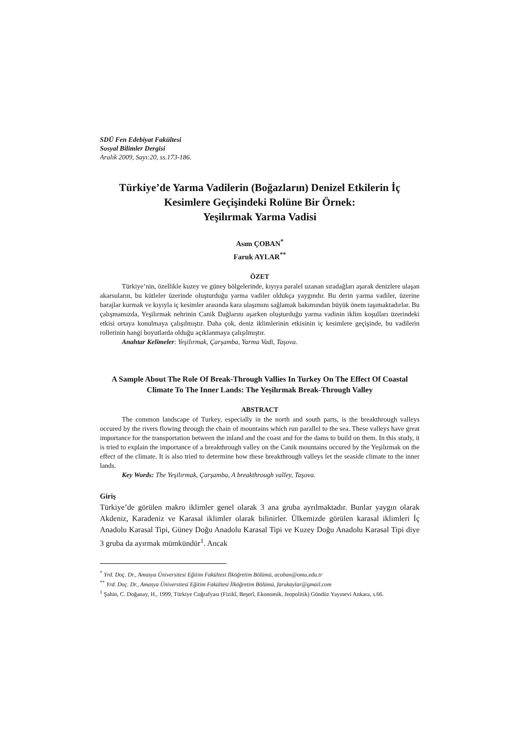SDÜ Fen Edebiyat Fakültesi
Sosyal Bilimler Dergisi
Aralık 2009, Sayı:20, ss.173-186.
Türkiye’de Yarma Vadilerin (Boğazların) Denizel Etkilerin İç Kesimlere Geçişindeki Rolüne Bir Örnek:
Yeşilırmak Yarma Vadisi
Asım ÇOBAN<sup>*</sup>
Faruk AYLAR<sup>**</sup>
ÖZET
Türkiye’nin, özellikle kuzey ve güney bölgelerinde, kıyıya paralel uzanan sıradağları aşarak denizlere ulaşan akarsuların, bu kütleler üzerinde oluşturduğu yarma vadiler oldukça yaygındır. Bu derin yarma vadiler, üzerine barajlar kurmak ve kıyıyla iç kesimler arasında kara ulaşımını sağlamak bakımından büyük önem taşımaktadırlar. Bu çalışmamızda, Yeşilırmak nehrinin Canik Dağlarını aşarken oluşturduğu yarma vadinin iklim koşulları üzerindeki etkisi ortaya konulmaya çalışılmıştır. Daha çok, deniz iklimlerinin etkisinin iç kesimlere geçişinde, bu vadilerin rollerinin hangi boyutlarda olduğu açıklanmaya çalışılmıştır.
Anahtar Kelimeler: Yeşilırmak, Çarşamba, Yarma Vadi, Taşova.
A Sample About The Role Of Break-Through Vallies In Turkey On The Effect Of Coastal Climate To The Inner Lands: The Yeşilırmak Break-Through Valley
ABSTRACT
The common landscape of Turkey, especially in the north and south parts, is the breakthrough valleys occured by the rivers flowing through the chain of mountains which run parallel to the sea. These valleys have great importance for the transportation between the inland and the coast and for the dams to build on them. In this study, it is tried to explain the importance of a breakthrough valley on the Canik mountains occured by the Yeşilırmak on the effect of the climate. It is also tried to determine how these breakthrough valleys let the seaside climate to the inner lands.
Key Words: The Yeşilırmak, Çarşamba, A breakthrough valley, Taşova.
Giriş
Türkiye’de görülen makro iklimler genel olarak 3 ana gruba ayrılmaktadır. Bunlar yaygın olarak Akdeniz, Karadeniz ve Karasal iklimler olarak bilinirler. Ülkemizde görülen karasal iklimleri İç Anadolu Karasal Tipi, Güney Doğu Anadolu Karasal Tipi ve Kuzey Doğu Anadolu Karasal Tipi diye 3 gruba da ayırmak mümkündür<sup>1</sup>. Ancak
<sup>*</sup> Yrd. Doç. Dr., Amasya Üniversitesi Eğitim Fakültesi İlköğretim Bölümü, acoban@omu.edu.tr
<sup>**</sup> Yrd. Doç. Dr., Amasya Üniversitesi Eğitim Fakültesi İlköğretim Bölümü, farukaylar@gmail.com
<sup>1</sup> Şahin, C. Doğanay, H., 1999, Türkiye Coğrafyası (Fizikî, Beşerî, Ekonomik, Jeopolitik) Gündüz Yayınevi Ankara, s.66.